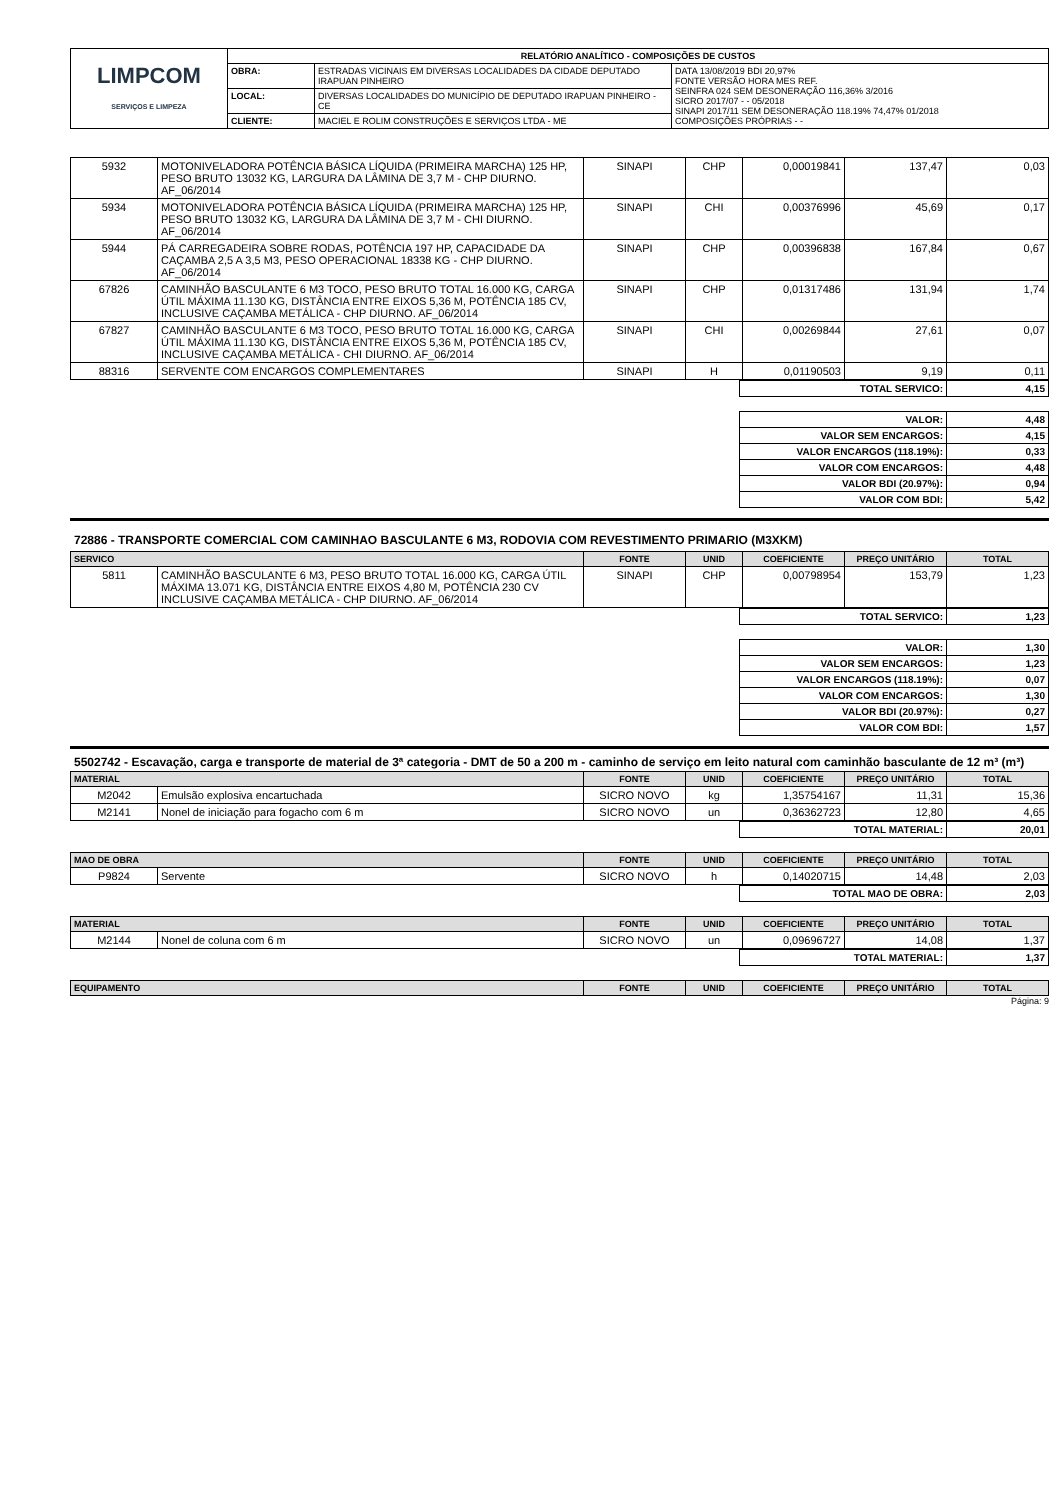| LIMPCOM SERVIÇOS E LIMPEZA | RELATÓRIO ANALÍTICO - COMPOSIÇÕES DE CUSTOS | | |
| | OBRA: | ESTRADAS VICINAIS EM DIVERSAS LOCALIDADES DA CIDADE DEPUTADO IRAPUAN PINHEIRO | DATA 13/08/2019 BDI 20,97% FONTE VERSÃO HORA MES REF. SEINFRA 024 SEM DESONERAÇÃO 116,36% 3/2016 SICRO 2017/07 - - 05/2018 SINAPI 2017/11 SEM DESONERAÇÃO 118.19% 74,47% 01/2018 COMPOSIÇÕES PRÓPRIAS - - |
| | LOCAL: | DIVERSAS LOCALIDADES DO MUNICÍPIO DE DEPUTADO IRAPUAN PINHEIRO - CE | |
| | CLIENTE: | MACIEL E ROLIM CONSTRUÇÕES E SERVIÇOS LTDA - ME | |
| 5932 | MOTONIVELADORA POTÊNCIA BÁSICA LÍQUIDA (PRIMEIRA MARCHA) 125 HP, PESO BRUTO 13032 KG, LARGURA DA LÂMINA DE 3,7 M - CHP DIURNO. AF_06/2014 | SINAPI | CHP | 0,00019841 | 137,47 | 0,03 |
| 5934 | MOTONIVELADORA POTÊNCIA BÁSICA LÍQUIDA (PRIMEIRA MARCHA) 125 HP, PESO BRUTO 13032 KG, LARGURA DA LÂMINA DE 3,7 M - CHI DIURNO. AF_06/2014 | SINAPI | CHI | 0,00376996 | 45,69 | 0,17 |
| 5944 | PÁ CARREGADEIRA SOBRE RODAS, POTÊNCIA 197 HP, CAPACIDADE DA CAÇAMBA 2,5 A 3,5 M3, PESO OPERACIONAL 18338 KG - CHP DIURNO. AF_06/2014 | SINAPI | CHP | 0,00396838 | 167,84 | 0,67 |
| 67826 | CAMINHÃO BASCULANTE 6 M3 TOCO, PESO BRUTO TOTAL 16.000 KG, CARGA ÚTIL MÁXIMA 11.130 KG, DISTÂNCIA ENTRE EIXOS 5,36 M, POTÊNCIA 185 CV, INCLUSIVE CAÇAMBA METÁLICA - CHP DIURNO. AF_06/2014 | SINAPI | CHP | 0,01317486 | 131,94 | 1,74 |
| 67827 | CAMINHÃO BASCULANTE 6 M3 TOCO, PESO BRUTO TOTAL 16.000 KG, CARGA ÚTIL MÁXIMA 11.130 KG, DISTÂNCIA ENTRE EIXOS 5,36 M, POTÊNCIA 185 CV, INCLUSIVE CAÇAMBA METÁLICA - CHI DIURNO. AF_06/2014 | SINAPI | CHI | 0,00269844 | 27,61 | 0,07 |
| 88316 | SERVENTE COM ENCARGOS COMPLEMENTARES | SINAPI | H | 0,01190503 | 9,19 | 0,11 |
| | TOTAL SERVICO: | 4,15 |
| | VALOR: | 4,48 |
| | VALOR SEM ENCARGOS: | 4,15 |
| | VALOR ENCARGOS (118.19%): | 0,33 |
| | VALOR COM ENCARGOS: | 4,48 |
| | VALOR BDI (20.97%): | 0,94 |
| | VALOR COM BDI: | 5,42 |
72886 - TRANSPORTE COMERCIAL COM CAMINHAO BASCULANTE 6 M3, RODOVIA COM REVESTIMENTO PRIMARIO (M3XKM)
| SERVICO | | FONTE | UNID | COEFICIENTE | PREÇO UNITÁRIO | TOTAL |
| --- | --- | --- | --- | --- | --- | --- |
| 5811 | CAMINHÃO BASCULANTE 6 M3, PESO BRUTO TOTAL 16.000 KG, CARGA ÚTIL MÁXIMA 13.071 KG, DISTÂNCIA ENTRE EIXOS 4,80 M, POTÊNCIA 230 CV INCLUSIVE CAÇAMBA METÁLICA - CHP DIURNO. AF_06/2014 | SINAPI | CHP | 0,00798954 | 153,79 | 1,23 |
| | TOTAL SERVICO: | 1,23 |
| | VALOR: | 1,30 |
| | VALOR SEM ENCARGOS: | 1,23 |
| | VALOR ENCARGOS (118.19%): | 0,07 |
| | VALOR COM ENCARGOS: | 1,30 |
| | VALOR BDI (20.97%): | 0,27 |
| | VALOR COM BDI: | 1,57 |
5502742 - Escavação, carga e transporte de material de 3ª categoria - DMT de 50 a 200 m - caminho de serviço em leito natural com caminhão basculante de 12 m³ (m³)
| MATERIAL | | FONTE | UNID | COEFICIENTE | PREÇO UNITÁRIO | TOTAL |
| --- | --- | --- | --- | --- | --- | --- |
| M2042 | Emulsão explosiva encartuchada | SICRO NOVO | kg | 1,35754167 | 11,31 | 15,36 |
| M2141 | Nonel de iniciação para fogacho com 6 m | SICRO NOVO | un | 0,36362723 | 12,80 | 4,65 |
| | TOTAL MATERIAL: | 20,01 |
| MAO DE OBRA | | FONTE | UNID | COEFICIENTE | PREÇO UNITÁRIO | TOTAL |
| --- | --- | --- | --- | --- | --- | --- |
| P9824 | Servente | SICRO NOVO | h | 0,14020715 | 14,48 | 2,03 |
| | TOTAL MAO DE OBRA: | 2,03 |
| MATERIAL | | FONTE | UNID | COEFICIENTE | PREÇO UNITÁRIO | TOTAL |
| --- | --- | --- | --- | --- | --- | --- |
| M2144 | Nonel de coluna com 6 m | SICRO NOVO | un | 0,09696727 | 14,08 | 1,37 |
| | TOTAL MATERIAL: | 1,37 |
| EQUIPAMENTO | FONTE | UNID | COEFICIENTE | PREÇO UNITÁRIO | TOTAL |
| --- | --- | --- | --- | --- | --- |
Página: 9